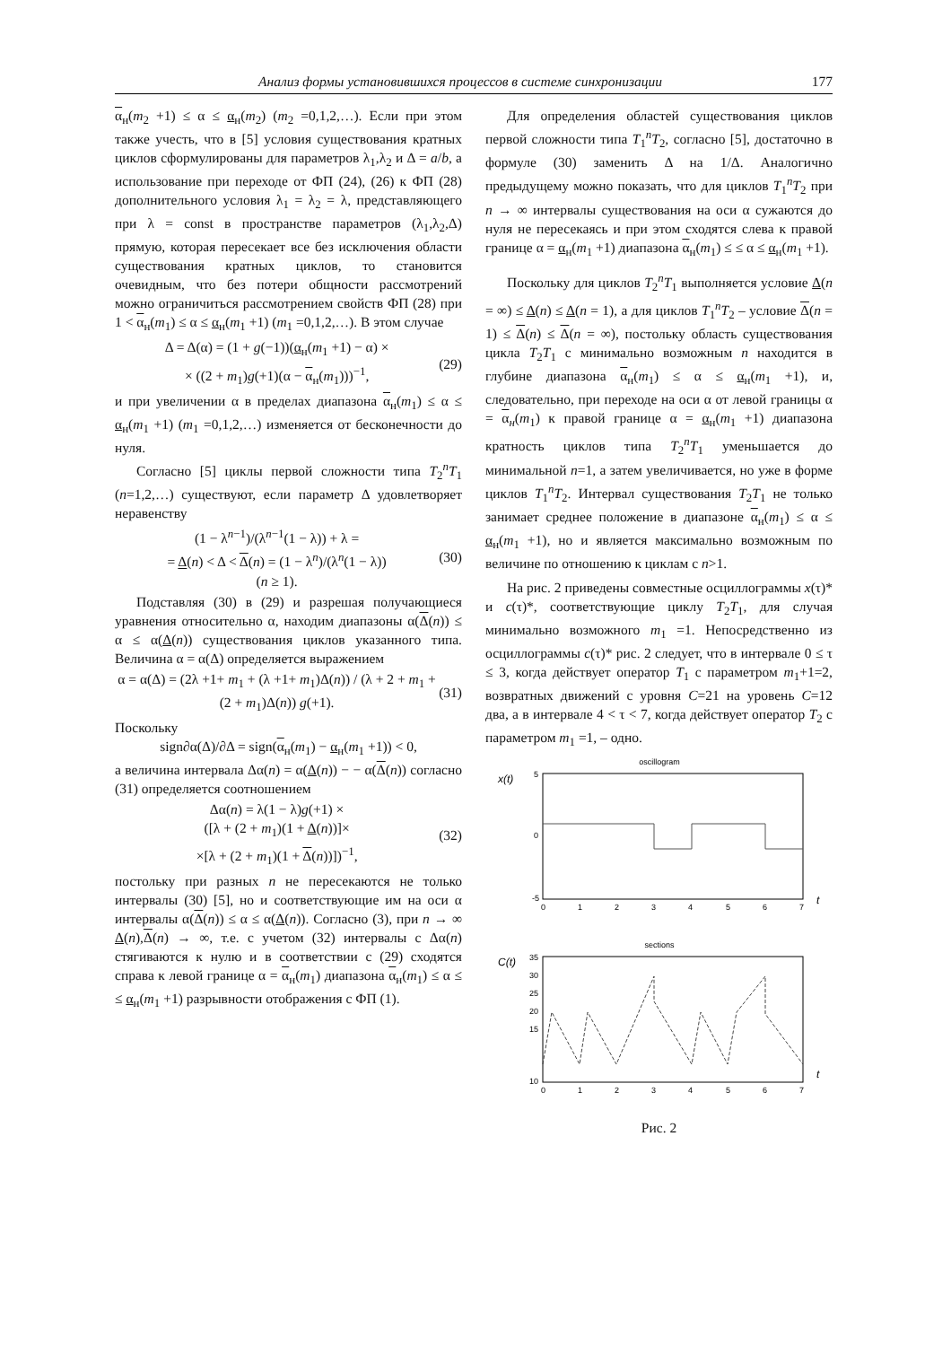Анализ формы установившихся процессов в системе синхронизации 177
α<sub>н</sub>(m<sub>2</sub> +1) ≤ α ≤ α<sub>н</sub>(m<sub>2</sub>) (m<sub>2</sub> =0,1,2,…). Если при этом также учесть, что в [5] условия существования кратных циклов сформулированы для параметров λ<sub>1</sub>,λ<sub>2</sub> и Δ = a/b, а использование при переходе от ФП (24), (26) к ФП (28) дополнительного условия λ<sub>1</sub> = λ<sub>2</sub> = λ, представляющего при λ = const в пространстве параметров (λ<sub>1</sub>,λ<sub>2</sub>,Δ) прямую, которая пересекает все без исключения области существования кратных циклов, то становится очевидным, что без потери общности рассмотрений можно ограничиться рассмотрением свойств ФП (28) при 1 < α<sub>н</sub>(m<sub>1</sub>) ≤ α ≤ α<sub>н</sub>(m<sub>1</sub> +1) (m<sub>1</sub> =0,1,2,…). В этом случае
Δ = Δ(α) = (1 + g(−1))(α<sub>н</sub>(m<sub>1</sub> +1) − α) ×
× ((2 + m<sub>1</sub>)g(+1)(α − α<sub>н</sub>(m<sub>1</sub>)))<sup>−1</sup>,
(29)
и при увеличении α в пределах диапазона α<sub>н</sub>(m<sub>1</sub>) ≤ α ≤ α<sub>н</sub>(m<sub>1</sub> +1) (m<sub>1</sub> =0,1,2,…) изменяется от бесконечности до нуля.
Согласно [5] циклы первой сложности типа T<sub>2</sub><sup>n</sup>T<sub>1</sub> (n=1,2,…) существуют, если параметр Δ удовлетворяет неравенству
(1 − λ<sup>n−1</sup>)/(λ<sup>n−1</sup>(1 − λ)) + λ =
= Δ(n) < Δ < Δ(n) = (1 − λ<sup>n</sup>)/(λ<sup>n</sup>(1 − λ))
(n ≥ 1).
(30)
Подставляя (30) в (29) и разрешая получающиеся уравнения относительно α, находим диапазоны α(Δ(n)) ≤ α ≤ α(Δ(n)) существования циклов указанного типа. Величина α = α(Δ) определяется выражением
α = α(Δ) = (2λ +1+ m<sub>1</sub> + (λ +1+ m<sub>1</sub>)Δ(n)) / (λ + 2 + m<sub>1</sub> + (2 + m<sub>1</sub>)Δ(n)) g(+1).
(31)
Поскольку
sign∂α(Δ)/∂Δ = sign(α<sub>н</sub>(m<sub>1</sub>) − α<sub>н</sub>(m<sub>1</sub> +1)) < 0,
а величина интервала Δα(n) = α(Δ(n)) − − α(Δ(n)) согласно (31) определяется соотношением
Δα(n) = λ(1 − λ)g(+1) ×
([λ + (2 + m<sub>1</sub>)(1 + Δ(n))]×
×[λ + (2 + m<sub>1</sub>)(1 + Δ(n))])<sup>−1</sup>,
(32)
постольку при разных n не пересекаются не только интервалы (30) [5], но и соответствующие им на оси α интервалы α(Δ(n)) ≤ α ≤ α(Δ(n)). Согласно (3), при n → ∞ Δ(n),Δ(n) → ∞, т.е. с учетом (32) интервалы с Δα(n) стягиваются к нулю и в соответствии с (29) сходятся справа к левой границе α = α<sub>н</sub>(m<sub>1</sub>) диапазона α<sub>н</sub>(m<sub>1</sub>) ≤ α ≤ ≤ α<sub>н</sub>(m<sub>1</sub> +1) разрывности отображения с ФП (1).
Для определения областей существования циклов первой сложности типа T<sub>1</sub><sup>n</sup>T<sub>2</sub>, согласно [5], достаточно в формуле (30) заменить Δ на 1/Δ. Аналогично предыдущему можно показать, что для циклов T<sub>1</sub><sup>n</sup>T<sub>2</sub> при n → ∞ интервалы существования на оси α сужаются до нуля не пересекаясь и при этом сходятся слева к правой границе α = α<sub>н</sub>(m<sub>1</sub> +1) диапазона α<sub>н</sub>(m<sub>1</sub>) ≤ ≤ α ≤ α<sub>н</sub>(m<sub>1</sub> +1).
Поскольку для циклов T<sub>2</sub><sup>n</sup>T<sub>1</sub> выполняется условие Δ(n = ∞) ≤ Δ(n) ≤ Δ(n = 1), а для циклов T<sub>1</sub><sup>n</sup>T<sub>2</sub> – условие Δ(n = 1) ≤ Δ(n) ≤ Δ(n = ∞), постольку область существования цикла T<sub>2</sub>T<sub>1</sub> с минимально возможным n находится в глубине диапазона α<sub>н</sub>(m<sub>1</sub>) ≤ α ≤ α<sub>н</sub>(m<sub>1</sub> +1), и, следовательно, при переходе на оси α от левой границы α = α<sub>н</sub>(m<sub>1</sub>) к правой границе α = α<sub>н</sub>(m<sub>1</sub> +1) диапазона кратность циклов типа T<sub>2</sub><sup>n</sup>T<sub>1</sub> уменьшается до минимальной n=1, а затем увеличивается, но уже в форме циклов T<sub>1</sub><sup>n</sup>T<sub>2</sub>. Интервал существования T<sub>2</sub>T<sub>1</sub> не только занимает среднее положение в диапазоне α<sub>н</sub>(m<sub>1</sub>) ≤ α ≤ α<sub>н</sub>(m<sub>1</sub> +1), но и является максимально возможным по величине по отношению к циклам с n>1.
На рис. 2 приведены совместные осциллограммы x(τ)* и c(τ)*, соответствующие циклу T<sub>2</sub>T<sub>1</sub>, для случая минимально возможного m<sub>1</sub> =1. Непосредственно из осциллограммы c(τ)* рис. 2 следует, что в интервале 0 ≤ τ ≤ 3, когда действует оператор T<sub>1</sub> с параметром m<sub>1</sub>+1=2, возвратных движений с уровня C=21 на уровень C=12 два, а в интервале 4 < τ < 7, когда действует оператор T<sub>2</sub> с параметром m<sub>1</sub> =1, – одно.
oscillogram
x(t)
5
0
-5
0
1
2
3
4
5
6
7
t
sections
C(t)
35
30
25
20
15
10
0
1
2
3
4
5
6
7
t
Рис. 2